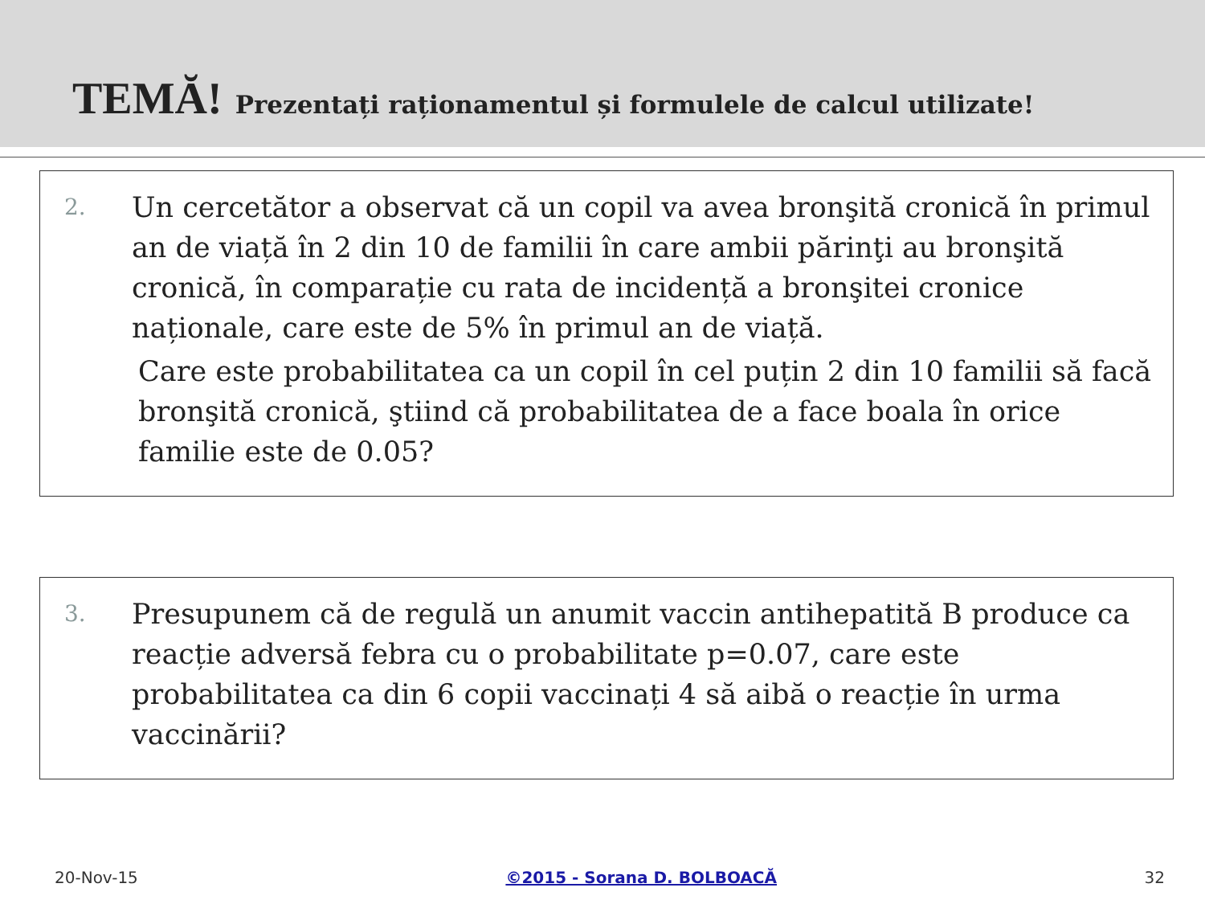TEMĂ! Prezentați raționamentul și formulele de calcul utilizate!
2.
Un cercetător a observat că un copil va avea bronşită cronică în primul an de viață în 2 din 10 de familii în care ambii părinţi au bronşită cronică, în comparație cu rata de incidență a bronşitei cronice naționale, care este de 5% în primul an de viață.
Care este probabilitatea ca un copil în cel puțin 2 din 10 familii să facă bronşită cronică, ştiind că probabilitatea de a face boala în orice familie este de 0.05?
3.
Presupunem că de regulă un anumit vaccin antihepatită B produce ca reacție adversă febra cu o probabilitate p=0.07, care este probabilitatea ca din 6 copii vaccinați 4 să aibă o reacție în urma vaccinării?
20-Nov-15 ©2015 - Sorana D. BOLBOACĂ 32